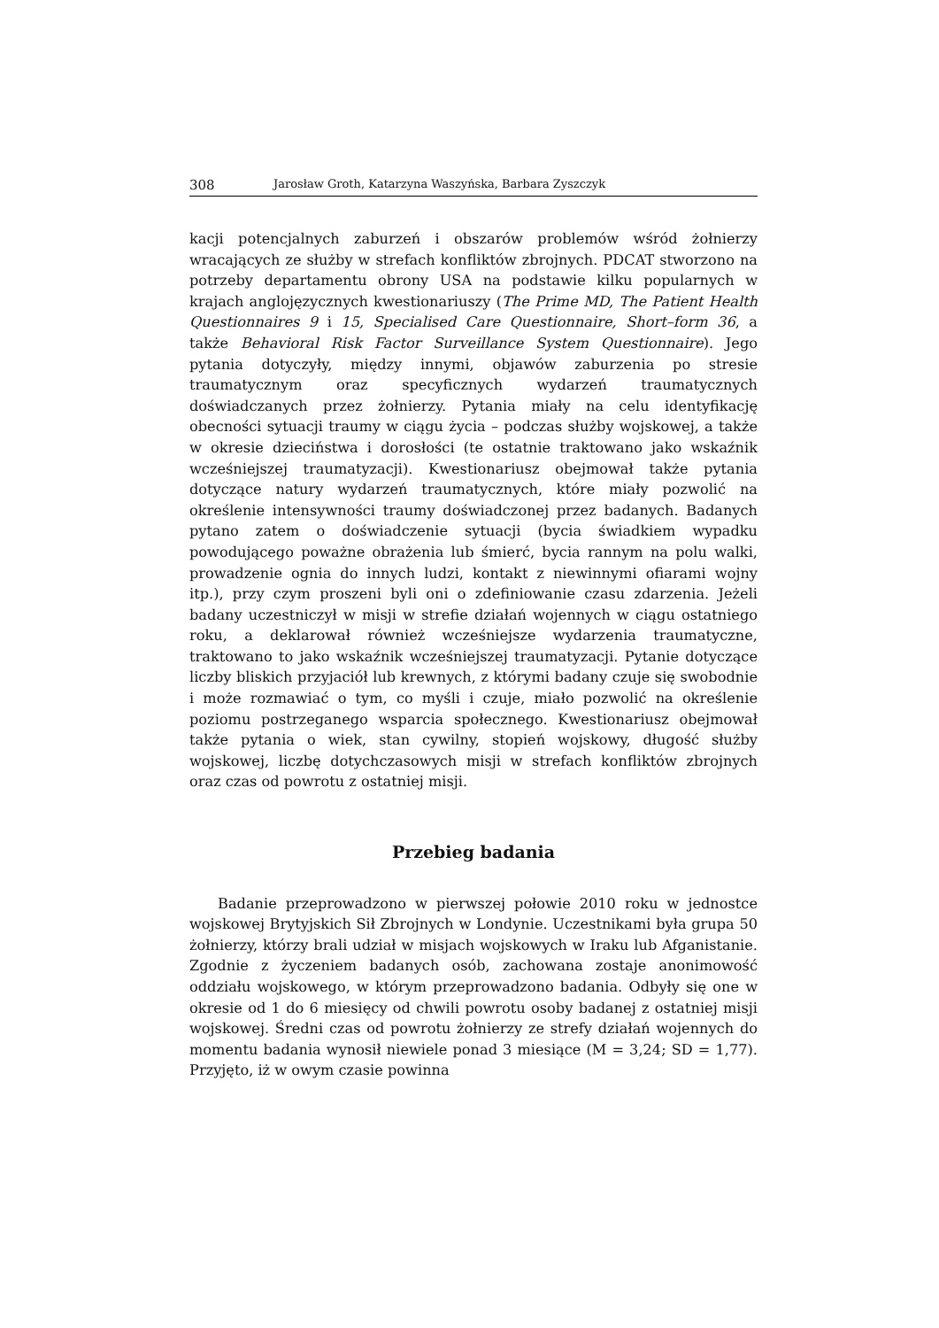308 Jarosław Groth, Katarzyna Waszyńska, Barbara Zyszczyk
kacji potencjalnych zaburzeń i obszarów problemów wśród żołnierzy wracających ze służby w strefach konfliktów zbrojnych. PDCAT stworzono na potrzeby departamentu obrony USA na podstawie kilku popularnych w krajach anglojęzycznych kwestionariuszy (The Prime MD, The Patient Health Questionnaires 9 i 15, Specialised Care Questionnaire, Short–form 36, a także Behavioral Risk Factor Surveillance System Questionnaire). Jego pytania dotyczyły, między innymi, objawów zaburzenia po stresie traumatycznym oraz specyficznych wydarzeń traumatycznych doświadczanych przez żołnierzy. Pytania miały na celu identyfikację obecności sytuacji traumy w ciągu życia – podczas służby wojskowej, a także w okresie dzieciństwa i dorosłości (te ostatnie traktowano jako wskaźnik wcześniejszej traumatyzacji). Kwestionariusz obejmował także pytania dotyczące natury wydarzeń traumatycznych, które miały pozwolić na określenie intensywności traumy doświadczonej przez badanych. Badanych pytano zatem o doświadczenie sytuacji (bycia świadkiem wypadku powodującego poważne obrażenia lub śmierć, bycia rannym na polu walki, prowadzenie ognia do innych ludzi, kontakt z niewinnymi ofiarami wojny itp.), przy czym proszeni byli oni o zdefiniowanie czasu zdarzenia. Jeżeli badany uczestniczył w misji w strefie działań wojennych w ciągu ostatniego roku, a deklarował również wcześniejsze wydarzenia traumatyczne, traktowano to jako wskaźnik wcześniejszej traumatyzacji. Pytanie dotyczące liczby bliskich przyjaciół lub krewnych, z którymi badany czuje się swobodnie i może rozmawiać o tym, co myśli i czuje, miało pozwolić na określenie poziomu postrzeganego wsparcia społecznego. Kwestionariusz obejmował także pytania o wiek, stan cywilny, stopień wojskowy, długość służby wojskowej, liczbę dotychczasowych misji w strefach konfliktów zbrojnych oraz czas od powrotu z ostatniej misji.
Przebieg badania
Badanie przeprowadzono w pierwszej połowie 2010 roku w jednostce wojskowej Brytyjskich Sił Zbrojnych w Londynie. Uczestnikami była grupa 50 żołnierzy, którzy brali udział w misjach wojskowych w Iraku lub Afganistanie. Zgodnie z życzeniem badanych osób, zachowana zostaje anonimowość oddziału wojskowego, w którym przeprowadzono badania. Odbyły się one w okresie od 1 do 6 miesięcy od chwili powrotu osoby badanej z ostatniej misji wojskowej. Średni czas od powrotu żołnierzy ze strefy działań wojennych do momentu badania wynosił niewiele ponad 3 miesiące (M = 3,24; SD = 1,77). Przyjęto, iż w owym czasie powinna